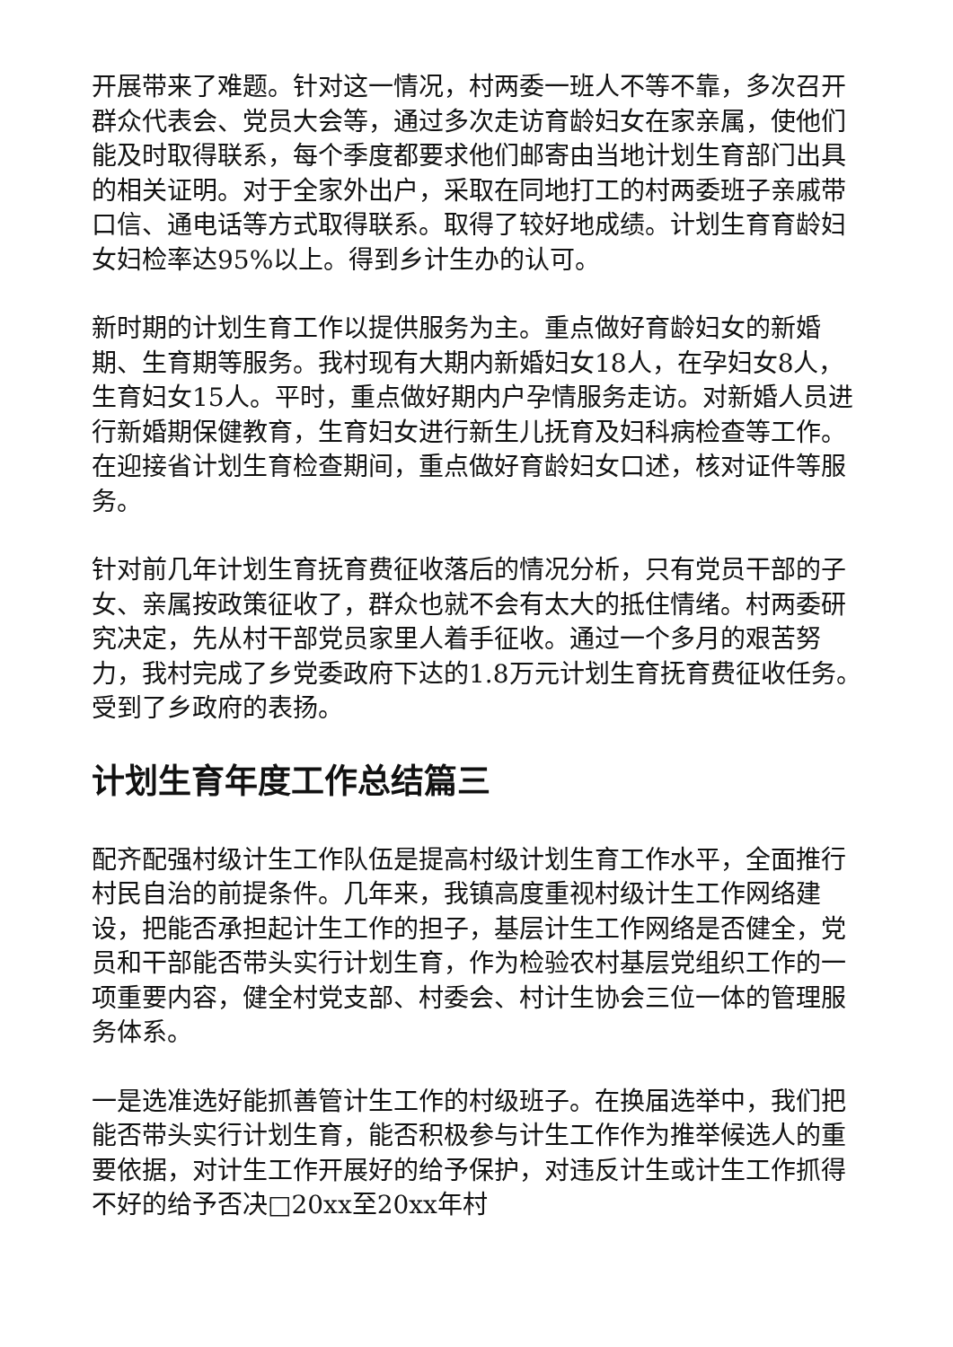开展带来了难题。针对这一情况，村两委一班人不等不靠，多次召开群众代表会、党员大会等，通过多次走访育龄妇女在家亲属，使他们能及时取得联系，每个季度都要求他们邮寄由当地计划生育部门出具的相关证明。对于全家外出户，采取在同地打工的村两委班子亲戚带口信、通电话等方式取得联系。取得了较好地成绩。计划生育育龄妇女妇检率达95%以上。得到乡计生办的认可。
新时期的计划生育工作以提供服务为主。重点做好育龄妇女的新婚期、生育期等服务。我村现有大期内新婚妇女18人，在孕妇女8人，生育妇女15人。平时，重点做好期内户孕情服务走访。对新婚人员进行新婚期保健教育，生育妇女进行新生儿抚育及妇科病检查等工作。在迎接省计划生育检查期间，重点做好育龄妇女口述，核对证件等服务。
针对前几年计划生育抚育费征收落后的情况分析，只有党员干部的子女、亲属按政策征收了，群众也就不会有太大的抵住情绪。村两委研究决定，先从村干部党员家里人着手征收。通过一个多月的艰苦努力，我村完成了乡党委政府下达的1.8万元计划生育抚育费征收任务。受到了乡政府的表扬。
计划生育年度工作总结篇三
配齐配强村级计生工作队伍是提高村级计划生育工作水平，全面推行村民自治的前提条件。几年来，我镇高度重视村级计生工作网络建设，把能否承担起计生工作的担子，基层计生工作网络是否健全，党员和干部能否带头实行计划生育，作为检验农村基层党组织工作的一项重要内容，健全村党支部、村委会、村计生协会三位一体的管理服务体系。
一是选准选好能抓善管计生工作的村级班子。在换届选举中，我们把能否带头实行计划生育，能否积极参与计生工作作为推举候选人的重要依据，对计生工作开展好的给予保护，对违反计生或计生工作抓得不好的给予否决□20xx至20xx年村